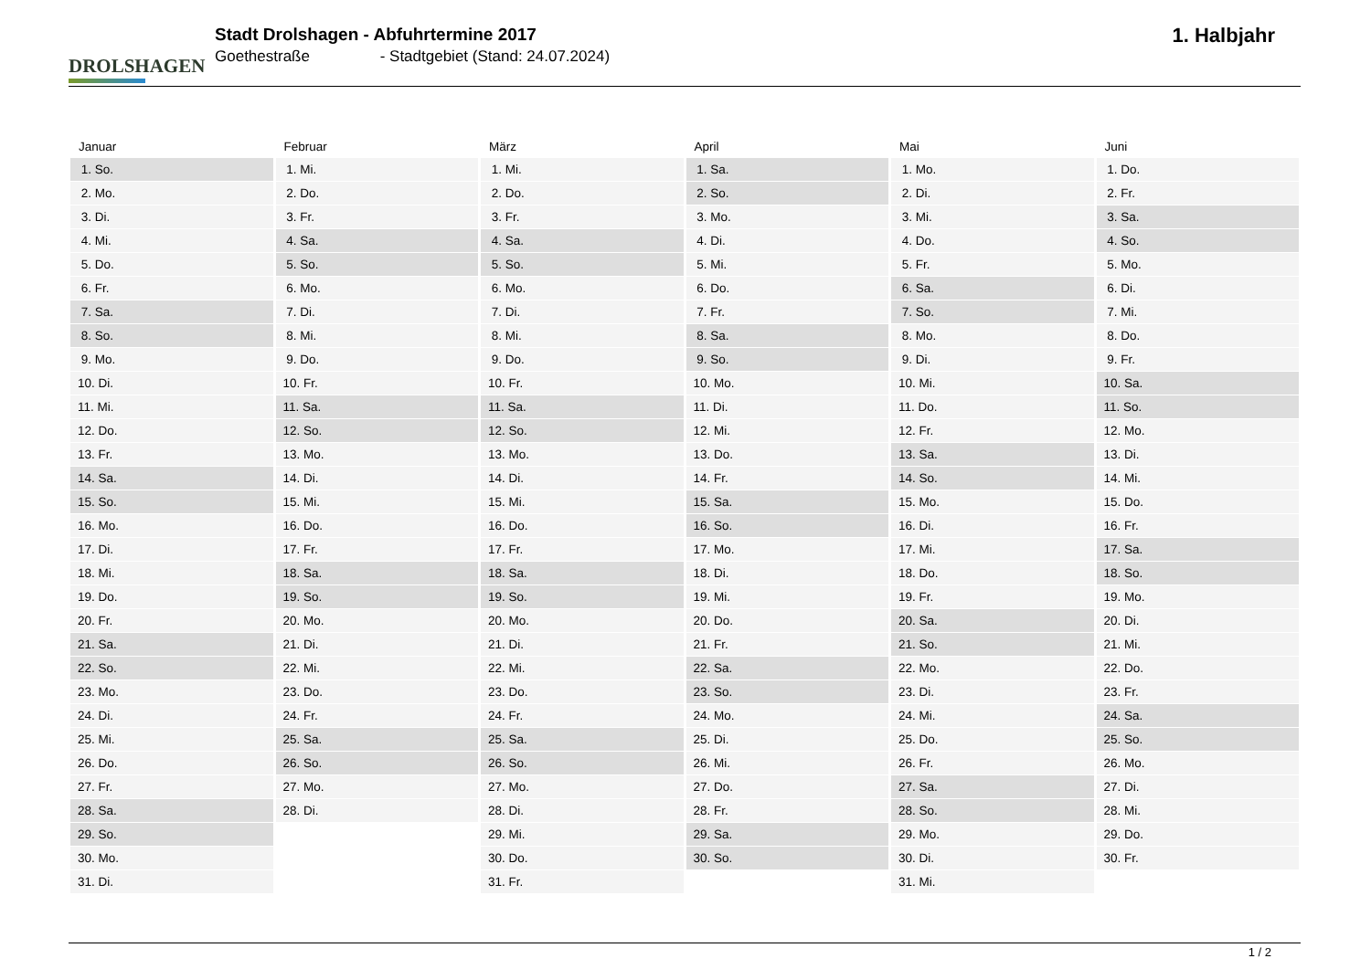DROLSHAGEN
Stadt Drolshagen - Abfuhrtermine 2017
Goethestraße - Stadtgebiet (Stand: 24.07.2024)
1. Halbjahr
| Januar | Februar | März | April | Mai | Juni |
| --- | --- | --- | --- | --- | --- |
| 1. So. | 1. Mi. | 1. Mi. | 1. Sa. | 1. Mo. | 1. Do. |
| 2. Mo. | 2. Do. | 2. Do. | 2. So. | 2. Di. | 2. Fr. |
| 3. Di. | 3. Fr. | 3. Fr. | 3. Mo. | 3. Mi. | 3. Sa. |
| 4. Mi. | 4. Sa. | 4. Sa. | 4. Di. | 4. Do. | 4. So. |
| 5. Do. | 5. So. | 5. So. | 5. Mi. | 5. Fr. | 5. Mo. |
| 6. Fr. | 6. Mo. | 6. Mo. | 6. Do. | 6. Sa. | 6. Di. |
| 7. Sa. | 7. Di. | 7. Di. | 7. Fr. | 7. So. | 7. Mi. |
| 8. So. | 8. Mi. | 8. Mi. | 8. Sa. | 8. Mo. | 8. Do. |
| 9. Mo. | 9. Do. | 9. Do. | 9. So. | 9. Di. | 9. Fr. |
| 10. Di. | 10. Fr. | 10. Fr. | 10. Mo. | 10. Mi. | 10. Sa. |
| 11. Mi. | 11. Sa. | 11. Sa. | 11. Di. | 11. Do. | 11. So. |
| 12. Do. | 12. So. | 12. So. | 12. Mi. | 12. Fr. | 12. Mo. |
| 13. Fr. | 13. Mo. | 13. Mo. | 13. Do. | 13. Sa. | 13. Di. |
| 14. Sa. | 14. Di. | 14. Di. | 14. Fr. | 14. So. | 14. Mi. |
| 15. So. | 15. Mi. | 15. Mi. | 15. Sa. | 15. Mo. | 15. Do. |
| 16. Mo. | 16. Do. | 16. Do. | 16. So. | 16. Di. | 16. Fr. |
| 17. Di. | 17. Fr. | 17. Fr. | 17. Mo. | 17. Mi. | 17. Sa. |
| 18. Mi. | 18. Sa. | 18. Sa. | 18. Di. | 18. Do. | 18. So. |
| 19. Do. | 19. So. | 19. So. | 19. Mi. | 19. Fr. | 19. Mo. |
| 20. Fr. | 20. Mo. | 20. Mo. | 20. Do. | 20. Sa. | 20. Di. |
| 21. Sa. | 21. Di. | 21. Di. | 21. Fr. | 21. So. | 21. Mi. |
| 22. So. | 22. Mi. | 22. Mi. | 22. Sa. | 22. Mo. | 22. Do. |
| 23. Mo. | 23. Do. | 23. Do. | 23. So. | 23. Di. | 23. Fr. |
| 24. Di. | 24. Fr. | 24. Fr. | 24. Mo. | 24. Mi. | 24. Sa. |
| 25. Mi. | 25. Sa. | 25. Sa. | 25. Di. | 25. Do. | 25. So. |
| 26. Do. | 26. So. | 26. So. | 26. Mi. | 26. Fr. | 26. Mo. |
| 27. Fr. | 27. Mo. | 27. Mo. | 27. Do. | 27. Sa. | 27. Di. |
| 28. Sa. | 28. Di. | 28. Di. | 28. Fr. | 28. So. | 28. Mi. |
| 29. So. | | 29. Mi. | 29. Sa. | 29. Mo. | 29. Do. |
| 30. Mo. | | 30. Do. | 30. So. | 30. Di. | 30. Fr. |
| 31. Di. | | 31. Fr. | | 31. Mi. | |
1 / 2